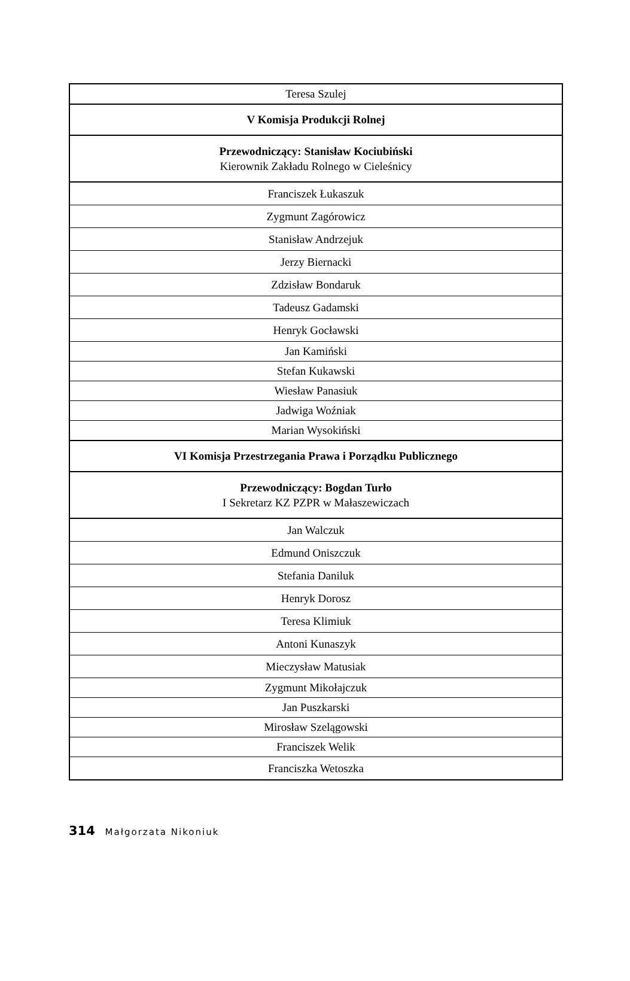| Teresa Szulej |
| V Komisja Produkcji Rolnej |
| Przewodniczący: Stanisław Kociubiński Kierownik Zakładu Rolnego w Cieleśnicy |
| Franciszek Łukaszuk |
| Zygmunt Zagórowicz |
| Stanisław Andrzejuk |
| Jerzy Biernacki |
| Zdzisław Bondaruk |
| Tadeusz Gadamski |
| Henryk Gocławski |
| Jan Kamiński |
| Stefan Kukawski |
| Wiesław Panasiuk |
| Jadwiga Woźniak |
| Marian Wysokiński |
| VI Komisja Przestrzegania Prawa i Porządku Publicznego |
| Przewodniczący: Bogdan Turło I Sekretarz KZ PZPR w Małaszewiczach |
| Jan Walczuk |
| Edmund Oniszczuk |
| Stefania Daniluk |
| Henryk Dorosz |
| Teresa Klimiuk |
| Antoni Kunaszyk |
| Mieczysław Matusiak |
| Zygmunt Mikołajczuk |
| Jan Puszkarski |
| Mirosław Szelągowski |
| Franciszek Welik |
| Franciszka Wetoszka |
314 Małgorzata Nikoniuk